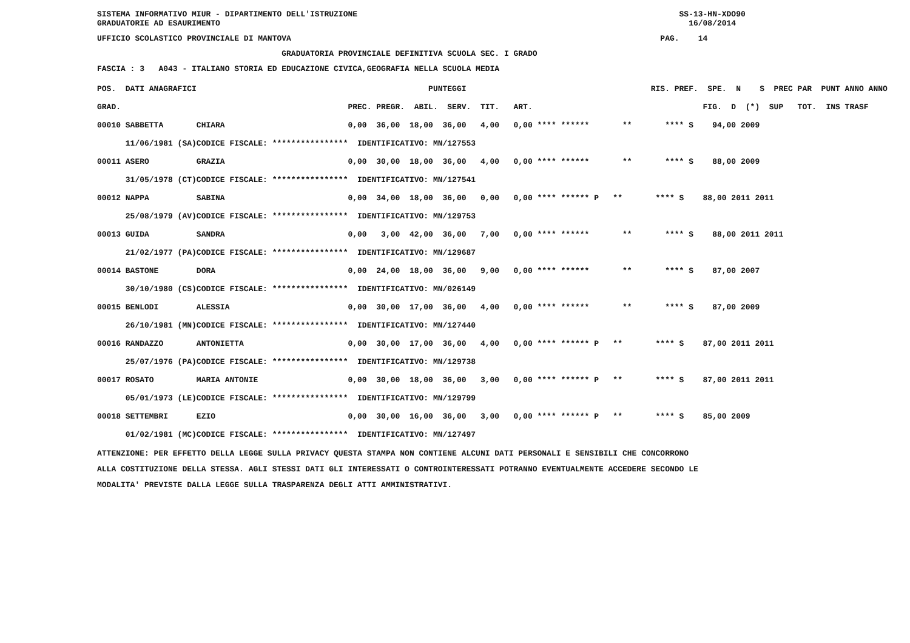SISTEMA INFORMATIVO MIUR - DIPARTIMENTO DELL'ISTRUZIONE SS-13-HN-XDO90 GRADUATORIE AD ESAURIMENTO 16/08/2014
UFFICIO SCOLASTICO PROVINCIALE DI MANTOVA PAG. 14
GRADUATORIA PROVINCIALE DEFINITIVA SCUOLA SEC. I GRADO
FASCIA : 3 A043 - ITALIANO STORIA ED EDUCAZIONE CIVICA,GEOGRAFIA NELLA SCUOLA MEDIA
| POS. DATI ANAGRAFICI | | PUNTEGGI | RIS. PREF. SPE. N S PREC PAR PUNT ANNO ANNO |
| --- | --- | --- | --- |
| GRAD. | | PREC. PREGR. ABIL. SERV. TIT. ART. | FIG. D (*) SUP TOT. INS TRASF |
| 00010 SABBETTA | CHIARA | 0,00 36,00 18,00 36,00 4,00 0,00 **** ****** | ** **** S 94,00 2009 |
| 11/06/1981 (SA) | CODICE FISCALE: **************** | IDENTIFICATIVO: MN/127553 | |
| 00011 ASERO | GRAZIA | 0,00 30,00 18,00 36,00 4,00 0,00 **** ****** | ** **** S 88,00 2009 |
| 31/05/1978 (CT) | CODICE FISCALE: **************** | IDENTIFICATIVO: MN/127541 | |
| 00012 NAPPA | SABINA | 0,00 34,00 18,00 36,00 0,00 0,00 **** ****** P | ** **** S 88,00 2011 2011 |
| 25/08/1979 (AV) | CODICE FISCALE: **************** | IDENTIFICATIVO: MN/129753 | |
| 00013 GUIDA | SANDRA | 0,00 3,00 42,00 36,00 7,00 0,00 **** ****** | ** **** S 88,00 2011 2011 |
| 21/02/1977 (PA) | CODICE FISCALE: **************** | IDENTIFICATIVO: MN/129687 | |
| 00014 BASTONE | DORA | 0,00 24,00 18,00 36,00 9,00 0,00 **** ****** | ** **** S 87,00 2007 |
| 30/10/1980 (CS) | CODICE FISCALE: **************** | IDENTIFICATIVO: MN/026149 | |
| 00015 BENLODI | ALESSIA | 0,00 30,00 17,00 36,00 4,00 0,00 **** ****** | ** **** S 87,00 2009 |
| 26/10/1981 (MN) | CODICE FISCALE: **************** | IDENTIFICATIVO: MN/127440 | |
| 00016 RANDAZZO | ANTONIETTA | 0,00 30,00 17,00 36,00 4,00 0,00 **** ****** P | ** **** S 87,00 2011 2011 |
| 25/07/1976 (PA) | CODICE FISCALE: **************** | IDENTIFICATIVO: MN/129738 | |
| 00017 ROSATO | MARIA ANTONIE | 0,00 30,00 18,00 36,00 3,00 0,00 **** ****** P | ** **** S 87,00 2011 2011 |
| 05/01/1973 (LE) | CODICE FISCALE: **************** | IDENTIFICATIVO: MN/129799 | |
| 00018 SETTEMBRI | EZIO | 0,00 30,00 16,00 36,00 3,00 0,00 **** ****** P | ** **** S 85,00 2009 |
| 01/02/1981 (MC) | CODICE FISCALE: **************** | IDENTIFICATIVO: MN/127497 | |
ATTENZIONE: PER EFFETTO DELLA LEGGE SULLA PRIVACY QUESTA STAMPA NON CONTIENE ALCUNI DATI PERSONALI E SENSIBILI CHE CONCORRONO ALLA COSTITUZIONE DELLA STESSA. AGLI STESSI DATI GLI INTERESSATI O CONTROINTERESSATI POTRANNO EVENTUALMENTE ACCEDERE SECONDO LE MODALITA' PREVISTE DALLA LEGGE SULLA TRASPARENZA DEGLI ATTI AMMINISTRATIVI.